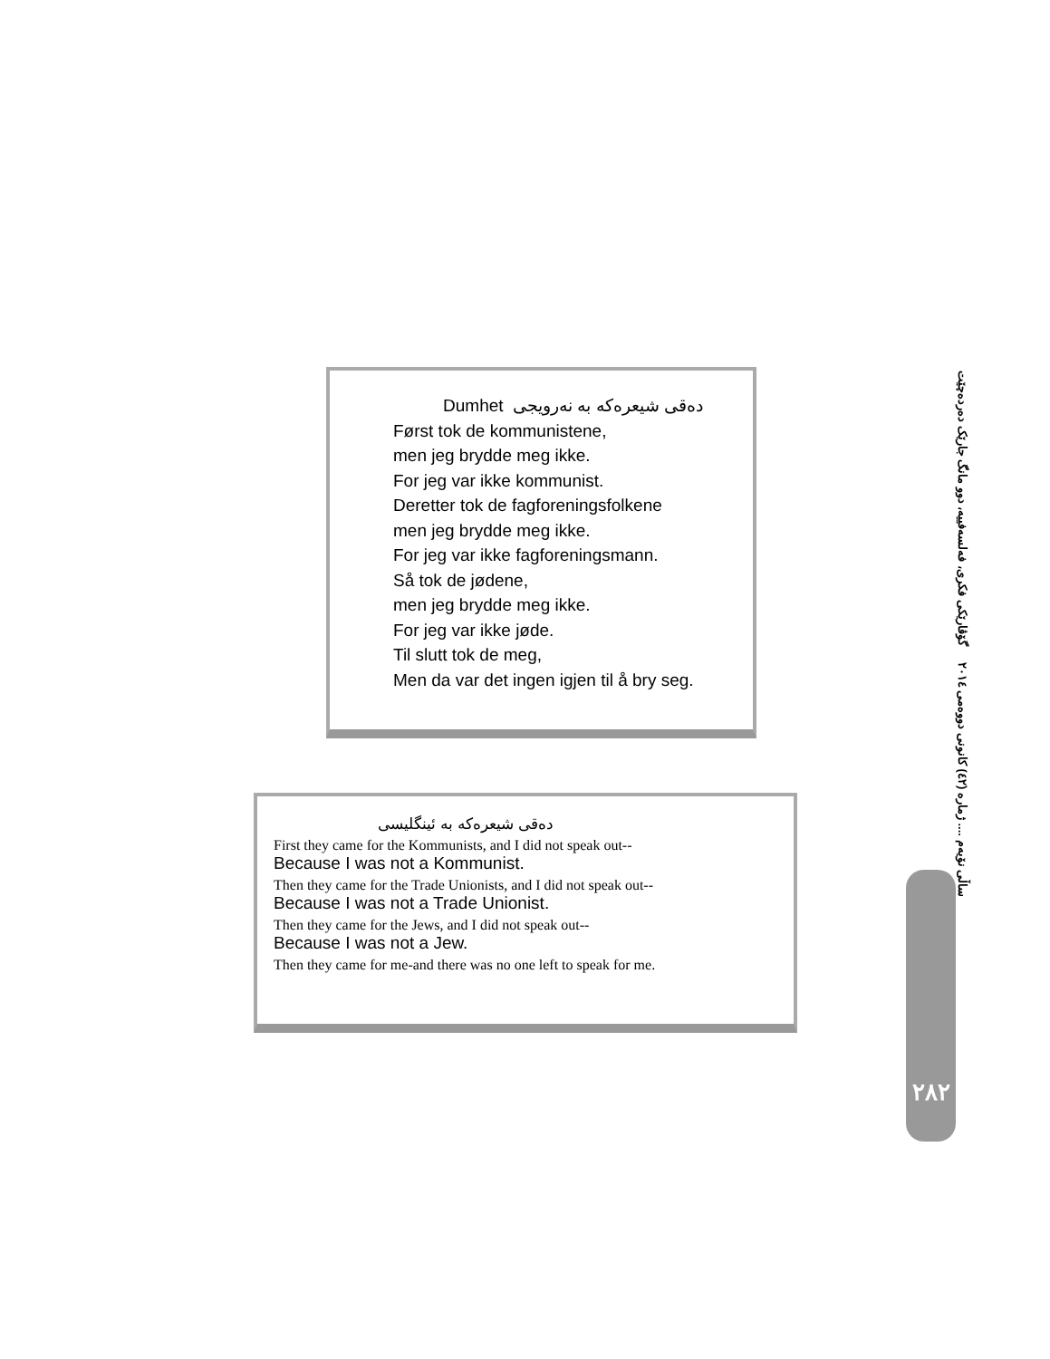دەقی شیعرەکە بە نەرویجی Dumhet
Først tok de kommunistene,
men jeg brydde meg ikke.
For jeg var ikke kommunist.
Deretter tok de fagforeningsfolkene
men jeg brydde meg ikke.
For jeg var ikke fagforeningsmann.
Så tok de jødene,
men jeg brydde meg ikke.
For jeg var ikke jøde.
Til slutt tok de meg,
Men da var det ingen igjen til å bry seg.
دەقی شیعرەکە بە ئینگلیسی
First they came for the Kommunists, and I did not speak out--
Because I was not a Kommunist.
Then they came for the Trade Unionists, and I did not speak out--
Because I was not a Trade Unionist.
Then they came for the Jews, and I did not speak out--
Because I was not a Jew.
Then they came for me-and there was no one left to speak for me.
ساڵی نۆیەم .... ژمارە (٤٢) کانونی دووەمی ٢٠١٤ گۆڤارێکی فکری، فەلسەفییە، دوو مانگ جارێک دەردەچێت
٢٨٢